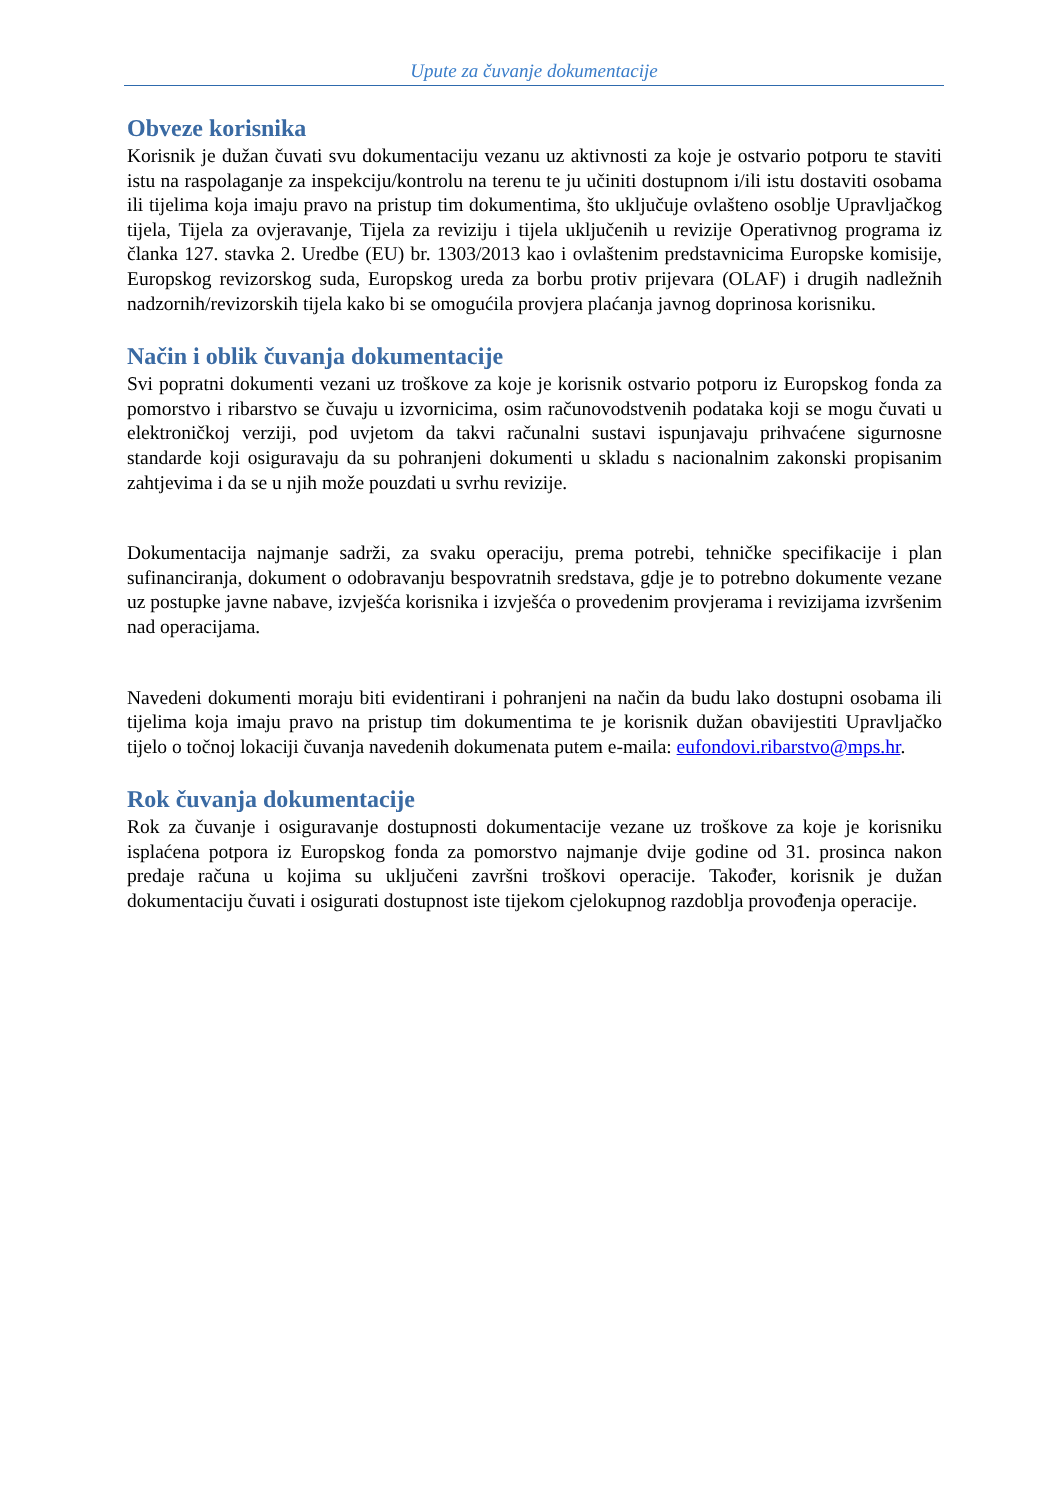Upute za čuvanje dokumentacije
Obveze korisnika
Korisnik je dužan čuvati svu dokumentaciju vezanu uz aktivnosti za koje je ostvario potporu te staviti istu na raspolaganje za inspekciju/kontrolu na terenu te ju učiniti dostupnom i/ili istu dostaviti osobama ili tijelima koja imaju pravo na pristup tim dokumentima, što uključuje ovlašteno osoblje Upravljačkog tijela, Tijela za ovjeravanje, Tijela za reviziju i tijela uključenih u revizije Operativnog programa iz članka 127. stavka 2. Uredbe (EU) br. 1303/2013 kao i ovlaštenim predstavnicima Europske komisije, Europskog revizorskog suda, Europskog ureda za borbu protiv prijevara (OLAF) i drugih nadležnih nadzornih/revizorskih tijela kako bi se omogućila provjera plaćanja javnog doprinosa korisniku.
Način i oblik čuvanja dokumentacije
Svi popratni dokumenti vezani uz troškove za koje je korisnik ostvario potporu iz Europskog fonda za pomorstvo i ribarstvo se čuvaju u izvornicima, osim računovodstvenih podataka koji se mogu čuvati u elektroničkoj verziji, pod uvjetom da takvi računalni sustavi ispunjavaju prihvaćene sigurnosne standarde koji osiguravaju da su pohranjeni dokumenti u skladu s nacionalnim zakonski propisanim zahtjevima i da se u njih može pouzdati u svrhu revizije.
Dokumentacija najmanje sadrži, za svaku operaciju, prema potrebi, tehničke specifikacije i plan sufinanciranja, dokument o odobravanju bespovratnih sredstava, gdje je to potrebno dokumente vezane uz postupke javne nabave, izvješća korisnika i izvješća o provedenim provjerama i revizijama izvršenim nad operacijama.
Navedeni dokumenti moraju biti evidentirani i pohranjeni na način da budu lako dostupni osobama ili tijelima koja imaju pravo na pristup tim dokumentima te je korisnik dužan obavijestiti Upravljačko tijelo o točnoj lokaciji čuvanja navedenih dokumenata putem e-maila: eufondovi.ribarstvo@mps.hr.
Rok čuvanja dokumentacije
Rok za čuvanje i osiguravanje dostupnosti dokumentacije vezane uz troškove za koje je korisniku isplaćena potpora iz Europskog fonda za pomorstvo najmanje dvije godine od 31. prosinca nakon predaje računa u kojima su uključeni završni troškovi operacije. Također, korisnik je dužan dokumentaciju čuvati i osigurati dostupnost iste tijekom cjelokupnog razdoblja provođenja operacije.